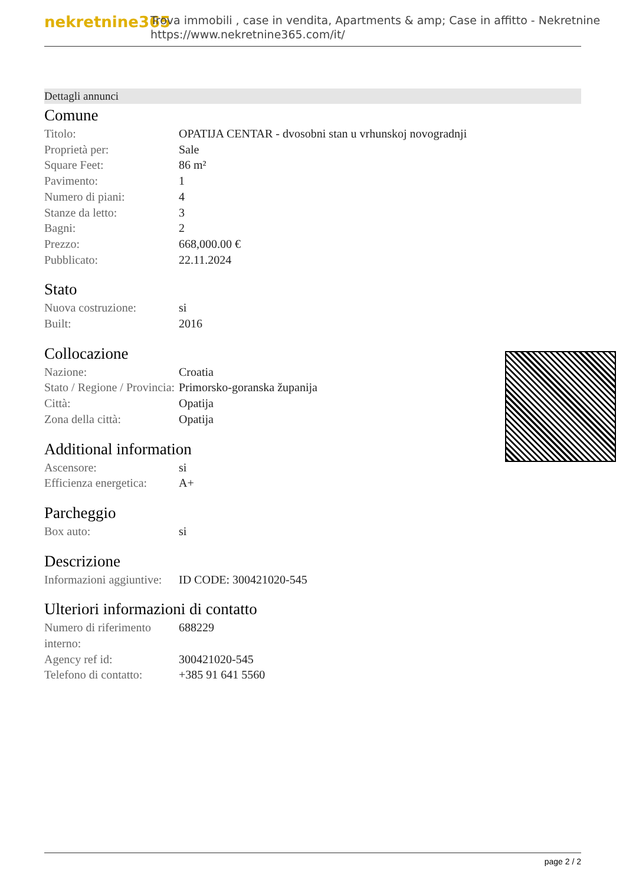nekretnine365
Trova immobili , case in vendita, Apartments & amp; Case in affitto - Nekretnine
https://www.nekretnine365.com/it/
Dettagli annunci
Comune
| Titolo: | OPATIJA CENTAR - dvosobni stan u vrhunskoj novogradnji |
| Proprietà per: | Sale |
| Square Feet: | 86 m² |
| Pavimento: | 1 |
| Numero di piani: | 4 |
| Stanze da letto: | 3 |
| Bagni: | 2 |
| Prezzo: | 668,000.00 € |
| Pubblicato: | 22.11.2024 |
Stato
| Nuova costruzione: | si |
| Built: | 2016 |
Collocazione
| Nazione: | Croatia |
| Stato / Regione / Provincia: | Primorsko-goranska županija |
| Città: | Opatija |
| Zona della città: | Opatija |
Additional information
| Ascensore: | si |
| Efficienza energetica: | A+ |
Parcheggio
| Box auto: | si |
Descrizione
| Informazioni aggiuntive: | ID CODE: 300421020-545 |
Ulteriori informazioni di contatto
| Numero di riferimento interno: | 688229 |
| Agency ref id: | 300421020-545 |
| Telefono di contatto: | +385 91 641 5560 |
page 2 / 2